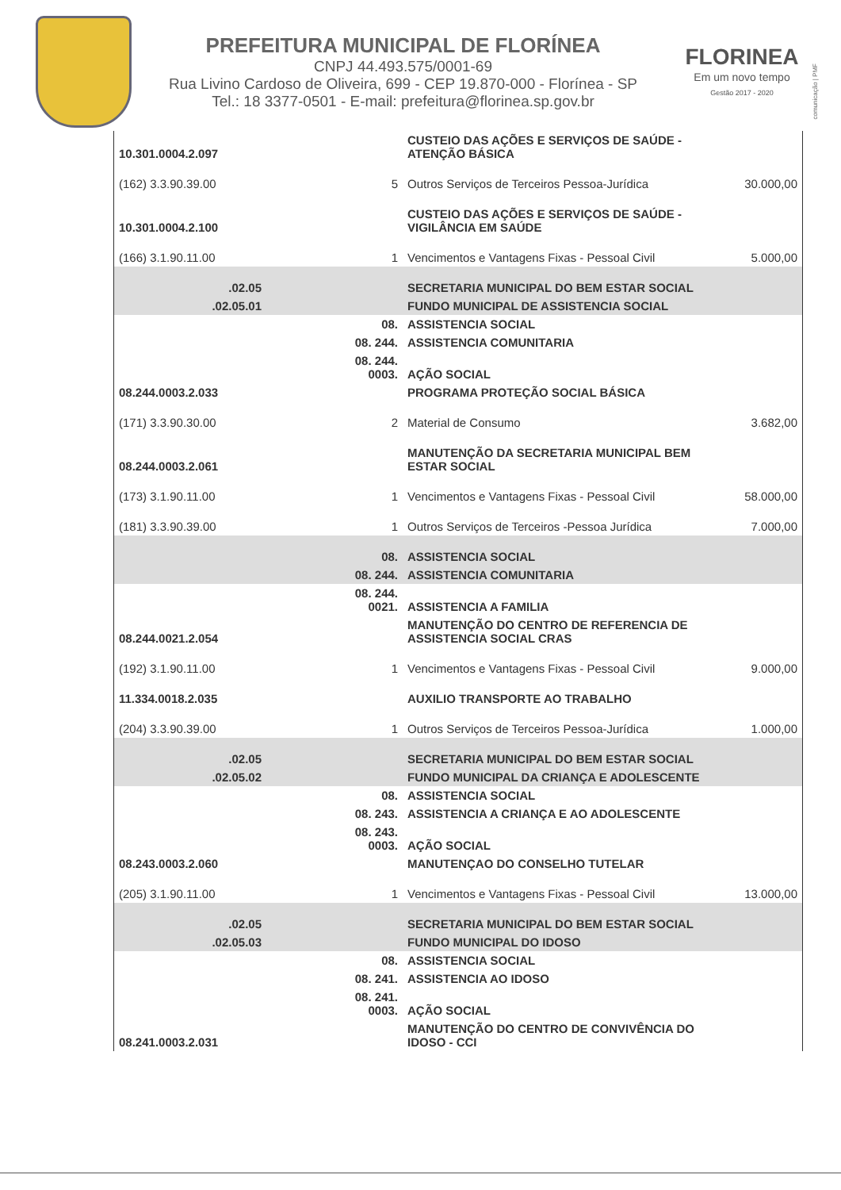PREFEITURA MUNICIPAL DE FLORÍNEA
CNPJ 44.493.575/0001-69
Rua Livino Cardoso de Oliveira, 699 - CEP 19.870-000 - Florínea - SP
Tel.: 18 3377-0501 - E-mail: prefeitura@florinea.sp.gov.br
FLORINEA
Em um novo tempo
Gestão 2017 - 2020
comunicação | PMF
| 10.301.0004.2.097 | | CUSTEIO DAS AÇÕES E SERVIÇOS DE SAÚDE - ATENÇÃO BÁSICA | |
| (162) 3.3.90.39.00 | 5 | Outros Serviços de Terceiros Pessoa-Jurídica | 30.000,00 |
| 10.301.0004.2.100 | | CUSTEIO DAS AÇÕES E SERVIÇOS DE SAÚDE - VIGILÂNCIA EM SAÚDE | |
| (166) 3.1.90.11.00 | 1 | Vencimentos e Vantagens Fixas - Pessoal Civil | 5.000,00 |
| .02.05 | | SECRETARIA MUNICIPAL DO BEM ESTAR SOCIAL | |
| .02.05.01 | | FUNDO MUNICIPAL DE ASSISTENCIA SOCIAL | |
| | 08. | ASSISTENCIA SOCIAL | |
| | 08. 244. | ASSISTENCIA COMUNITARIA | |
| | 08. 244. 0003. | AÇÃO SOCIAL | |
| 08.244.0003.2.033 | | PROGRAMA PROTEÇÃO SOCIAL BÁSICA | |
| (171) 3.3.90.30.00 | 2 | Material de Consumo | 3.682,00 |
| 08.244.0003.2.061 | | MANUTENÇÃO DA SECRETARIA MUNICIPAL BEM ESTAR SOCIAL | |
| (173) 3.1.90.11.00 | 1 | Vencimentos e Vantagens Fixas - Pessoal Civil | 58.000,00 |
| (181) 3.3.90.39.00 | 1 | Outros Serviços de Terceiros -Pessoa Jurídica | 7.000,00 |
| | 08. | ASSISTENCIA SOCIAL | |
| | 08. 244. | ASSISTENCIA COMUNITARIA | |
| | 08. 244. 0021. | ASSISTENCIA A FAMILIA | |
| 08.244.0021.2.054 | | MANUTENÇÃO DO CENTRO DE REFERENCIA DE ASSISTENCIA SOCIAL CRAS | |
| (192) 3.1.90.11.00 | 1 | Vencimentos e Vantagens Fixas - Pessoal Civil | 9.000,00 |
| 11.334.0018.2.035 | | AUXILIO TRANSPORTE AO TRABALHO | |
| (204) 3.3.90.39.00 | 1 | Outros Serviços de Terceiros Pessoa-Jurídica | 1.000,00 |
| .02.05 | | SECRETARIA MUNICIPAL DO BEM ESTAR SOCIAL | |
| .02.05.02 | | FUNDO MUNICIPAL DA CRIANÇA E ADOLESCENTE | |
| | 08. | ASSISTENCIA SOCIAL | |
| | 08. 243. | ASSISTENCIA A CRIANÇA E AO ADOLESCENTE | |
| | 08. 243. 0003. | AÇÃO SOCIAL | |
| 08.243.0003.2.060 | | MANUTENÇAO DO CONSELHO TUTELAR | |
| (205) 3.1.90.11.00 | 1 | Vencimentos e Vantagens Fixas - Pessoal Civil | 13.000,00 |
| .02.05 | | SECRETARIA MUNICIPAL DO BEM ESTAR SOCIAL | |
| .02.05.03 | | FUNDO MUNICIPAL DO IDOSO | |
| | 08. | ASSISTENCIA SOCIAL | |
| | 08. 241. | ASSISTENCIA AO IDOSO | |
| | 08. 241. 0003. | AÇÃO SOCIAL | |
| 08.241.0003.2.031 | | MANUTENÇÃO DO CENTRO DE CONVIVÊNCIA DO IDOSO - CCI | |